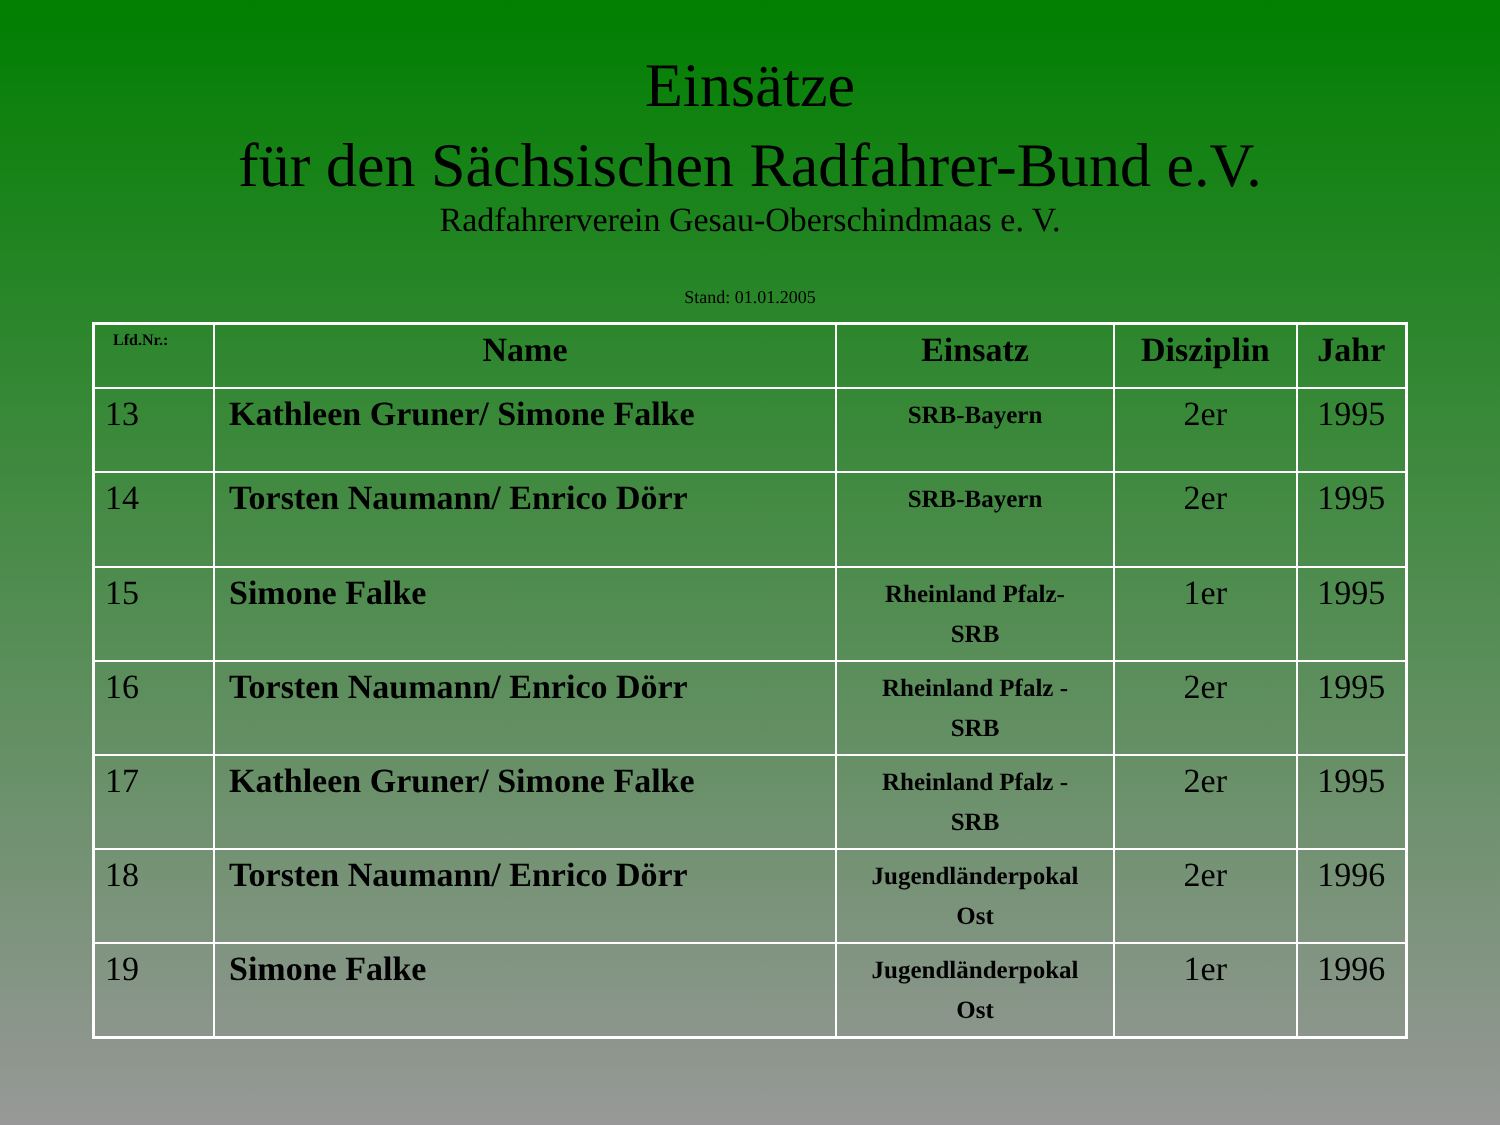Einsätze
für den Sächsischen Radfahrer-Bund e.V.
Radfahrerverein Gesau-Oberschindmaas e. V.
Stand: 01.01.2005
| Lfd.Nr.: | Name | Einsatz | Disziplin | Jahr |
| --- | --- | --- | --- | --- |
| 13 | Kathleen Gruner/ Simone Falke | SRB-Bayern | 2er | 1995 |
| 14 | Torsten Naumann/ Enrico Dörr | SRB-Bayern | 2er | 1995 |
| 15 | Simone Falke | Rheinland Pfalz- SRB | 1er | 1995 |
| 16 | Torsten Naumann/ Enrico Dörr | Rheinland Pfalz - SRB | 2er | 1995 |
| 17 | Kathleen Gruner/ Simone Falke | Rheinland Pfalz - SRB | 2er | 1995 |
| 18 | Torsten Naumann/ Enrico Dörr | Jugendländerpokal Ost | 2er | 1996 |
| 19 | Simone Falke | Jugendländerpokal Ost | 1er | 1996 |